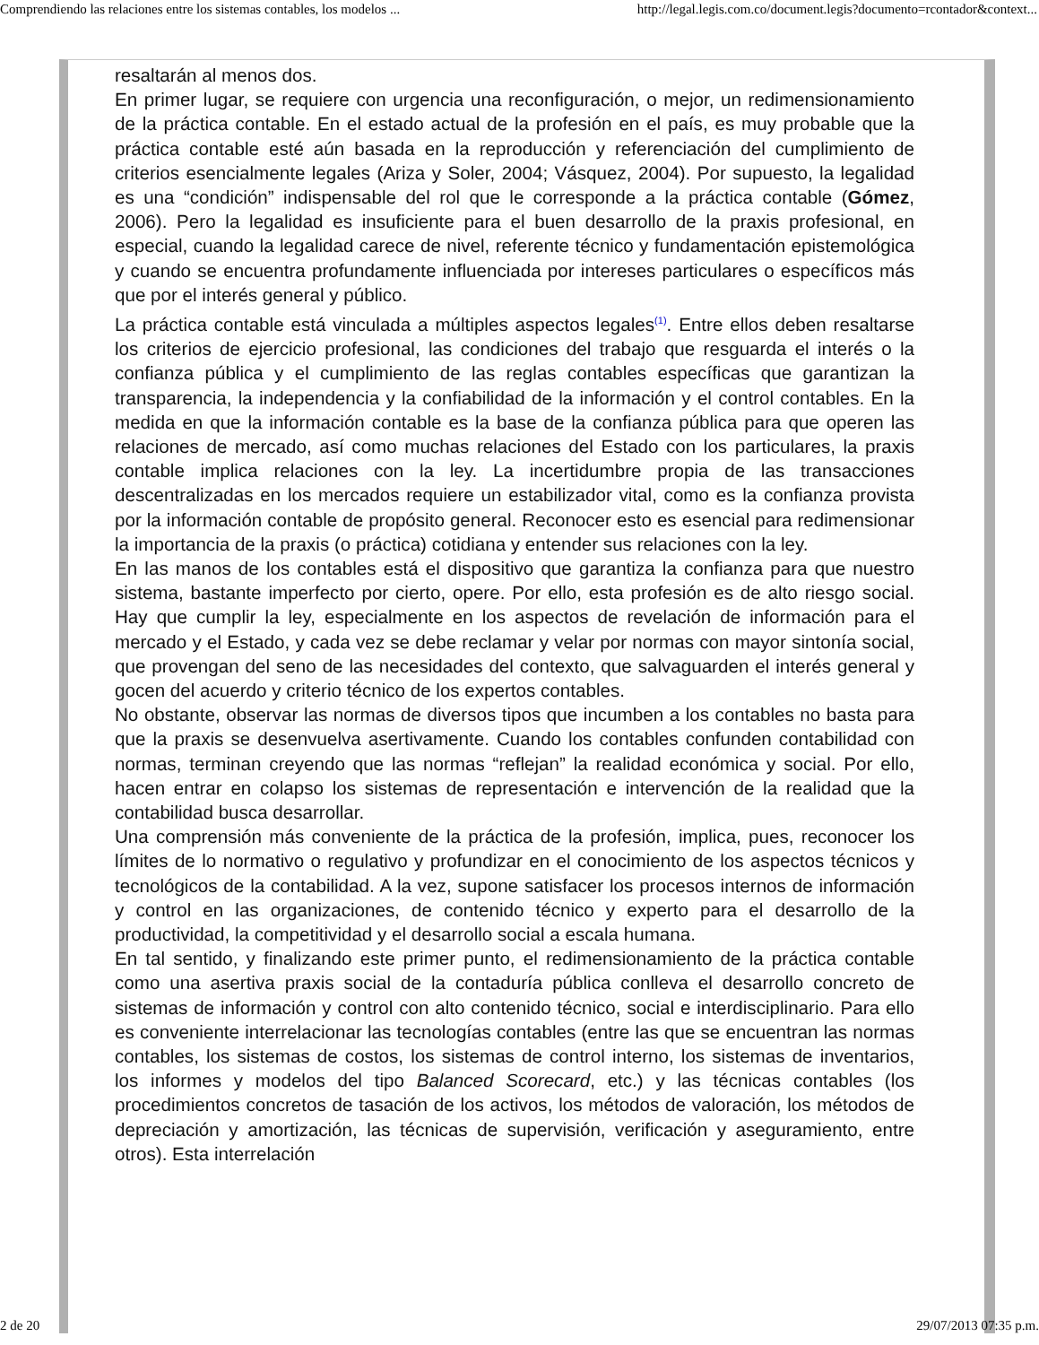Comprendiendo las relaciones entre los sistemas contables, los modelos ... http://legal.legis.com.co/document.legis?documento=rcontador&context...
resaltarán al menos dos.
En primer lugar, se requiere con urgencia una reconfiguración, o mejor, un redimensionamiento de la práctica contable. En el estado actual de la profesión en el país, es muy probable que la práctica contable esté aún basada en la reproducción y referenciación del cumplimiento de criterios esencialmente legales (Ariza y Soler, 2004; Vásquez, 2004). Por supuesto, la legalidad es una “condición” indispensable del rol que le corresponde a la práctica contable (Gómez, 2006). Pero la legalidad es insuficiente para el buen desarrollo de la praxis profesional, en especial, cuando la legalidad carece de nivel, referente técnico y fundamentación epistemológica y cuando se encuentra profundamente influenciada por intereses particulares o específicos más que por el interés general y público.
La práctica contable está vinculada a múltiples aspectos legales<sup>(1)</sup>. Entre ellos deben resaltarse los criterios de ejercicio profesional, las condiciones del trabajo que resguarda el interés o la confianza pública y el cumplimiento de las reglas contables específicas que garantizan la transparencia, la independencia y la confiabilidad de la información y el control contables. En la medida en que la información contable es la base de la confianza pública para que operen las relaciones de mercado, así como muchas relaciones del Estado con los particulares, la praxis contable implica relaciones con la ley. La incertidumbre propia de las transacciones descentralizadas en los mercados requiere un estabilizador vital, como es la confianza provista por la información contable de propósito general. Reconocer esto es esencial para redimensionar la importancia de la praxis (o práctica) cotidiana y entender sus relaciones con la ley.
En las manos de los contables está el dispositivo que garantiza la confianza para que nuestro sistema, bastante imperfecto por cierto, opere. Por ello, esta profesión es de alto riesgo social. Hay que cumplir la ley, especialmente en los aspectos de revelación de información para el mercado y el Estado, y cada vez se debe reclamar y velar por normas con mayor sintonía social, que provengan del seno de las necesidades del contexto, que salvaguarden el interés general y gocen del acuerdo y criterio técnico de los expertos contables.
No obstante, observar las normas de diversos tipos que incumben a los contables no basta para que la praxis se desenvuelva asertivamente. Cuando los contables confunden contabilidad con normas, terminan creyendo que las normas “reflejan” la realidad económica y social. Por ello, hacen entrar en colapso los sistemas de representación e intervención de la realidad que la contabilidad busca desarrollar.
Una comprensión más conveniente de la práctica de la profesión, implica, pues, reconocer los límites de lo normativo o regulativo y profundizar en el conocimiento de los aspectos técnicos y tecnológicos de la contabilidad. A la vez, supone satisfacer los procesos internos de información y control en las organizaciones, de contenido técnico y experto para el desarrollo de la productividad, la competitividad y el desarrollo social a escala humana.
En tal sentido, y finalizando este primer punto, el redimensionamiento de la práctica contable como una asertiva praxis social de la contaduría pública conlleva el desarrollo concreto de sistemas de información y control con alto contenido técnico, social e interdisciplinario. Para ello es conveniente interrelacionar las tecnologías contables (entre las que se encuentran las normas contables, los sistemas de costos, los sistemas de control interno, los sistemas de inventarios, los informes y modelos del tipo Balanced Scorecard, etc.) y las técnicas contables (los procedimientos concretos de tasación de los activos, los métodos de valoración, los métodos de depreciación y amortización, las técnicas de supervisión, verificación y aseguramiento, entre otros). Esta interrelación
2 de 20 29/07/2013 07:35 p.m.